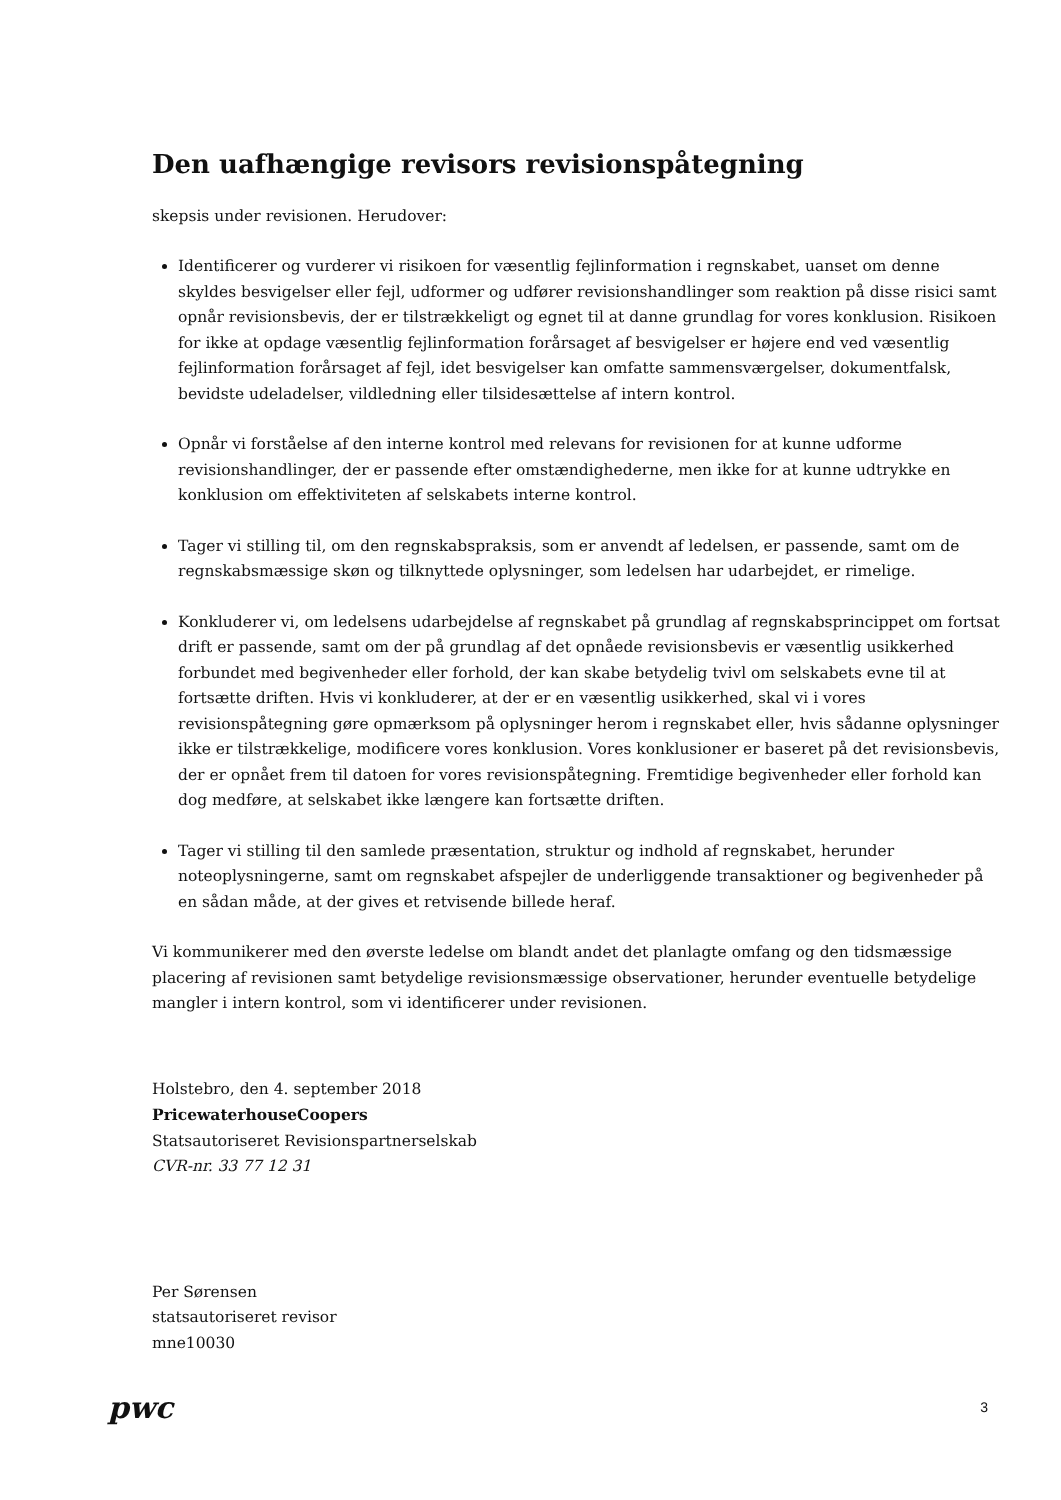Den uafhængige revisors revisionspåtegning
skepsis under revisionen. Herudover:
Identificerer og vurderer vi risikoen for væsentlig fejlinformation i regnskabet, uanset om denne skyldes besvigelser eller fejl, udformer og udfører revisionshandlinger som reaktion på disse risici samt opnår revisionsbevis, der er tilstrækkeligt og egnet til at danne grundlag for vores konklusion. Risikoen for ikke at opdage væsentlig fejlinformation forårsaget af besvigelser er højere end ved væsentlig fejlinformation forårsaget af fejl, idet besvigelser kan omfatte sammensværgelser, dokumentfalsk, bevidste udeladelser, vildledning eller tilsidesættelse af intern kontrol.
Opnår vi forståelse af den interne kontrol med relevans for revisionen for at kunne udforme revisionshandlinger, der er passende efter omstændighederne, men ikke for at kunne udtrykke en konklusion om effektiviteten af selskabets interne kontrol.
Tager vi stilling til, om den regnskabspraksis, som er anvendt af ledelsen, er passende, samt om de regnskabsmæssige skøn og tilknyttede oplysninger, som ledelsen har udarbejdet, er rimelige.
Konkluderer vi, om ledelsens udarbejdelse af regnskabet på grundlag af regnskabsprincippet om fortsat drift er passende, samt om der på grundlag af det opnåede revisionsbevis er væsentlig usikkerhed forbundet med begivenheder eller forhold, der kan skabe betydelig tvivl om selskabets evne til at fortsætte driften. Hvis vi konkluderer, at der er en væsentlig usikkerhed, skal vi i vores revisionspåtegning gøre opmærksom på oplysninger herom i regnskabet eller, hvis sådanne oplysninger ikke er tilstrækkelige, modificere vores konklusion. Vores konklusioner er baseret på det revisionsbevis, der er opnået frem til datoen for vores revisionspåtegning. Fremtidige begivenheder eller forhold kan dog medføre, at selskabet ikke længere kan fortsætte driften.
Tager vi stilling til den samlede præsentation, struktur og indhold af regnskabet, herunder noteoplysningerne, samt om regnskabet afspejler de underliggende transaktioner og begivenheder på en sådan måde, at der gives et retvisende billede heraf.
Vi kommunikerer med den øverste ledelse om blandt andet det planlagte omfang og den tidsmæssige placering af revisionen samt betydelige revisionsmæssige observationer, herunder eventuelle betydelige mangler i intern kontrol, som vi identificerer under revisionen.
Holstebro, den 4. september 2018
PricewaterhouseCoopers
Statsautoriseret Revisionspartnerselskab
CVR-nr. 33 77 12 31
Per Sørensen
statsautoriseret revisor
mne10030
pwc
3